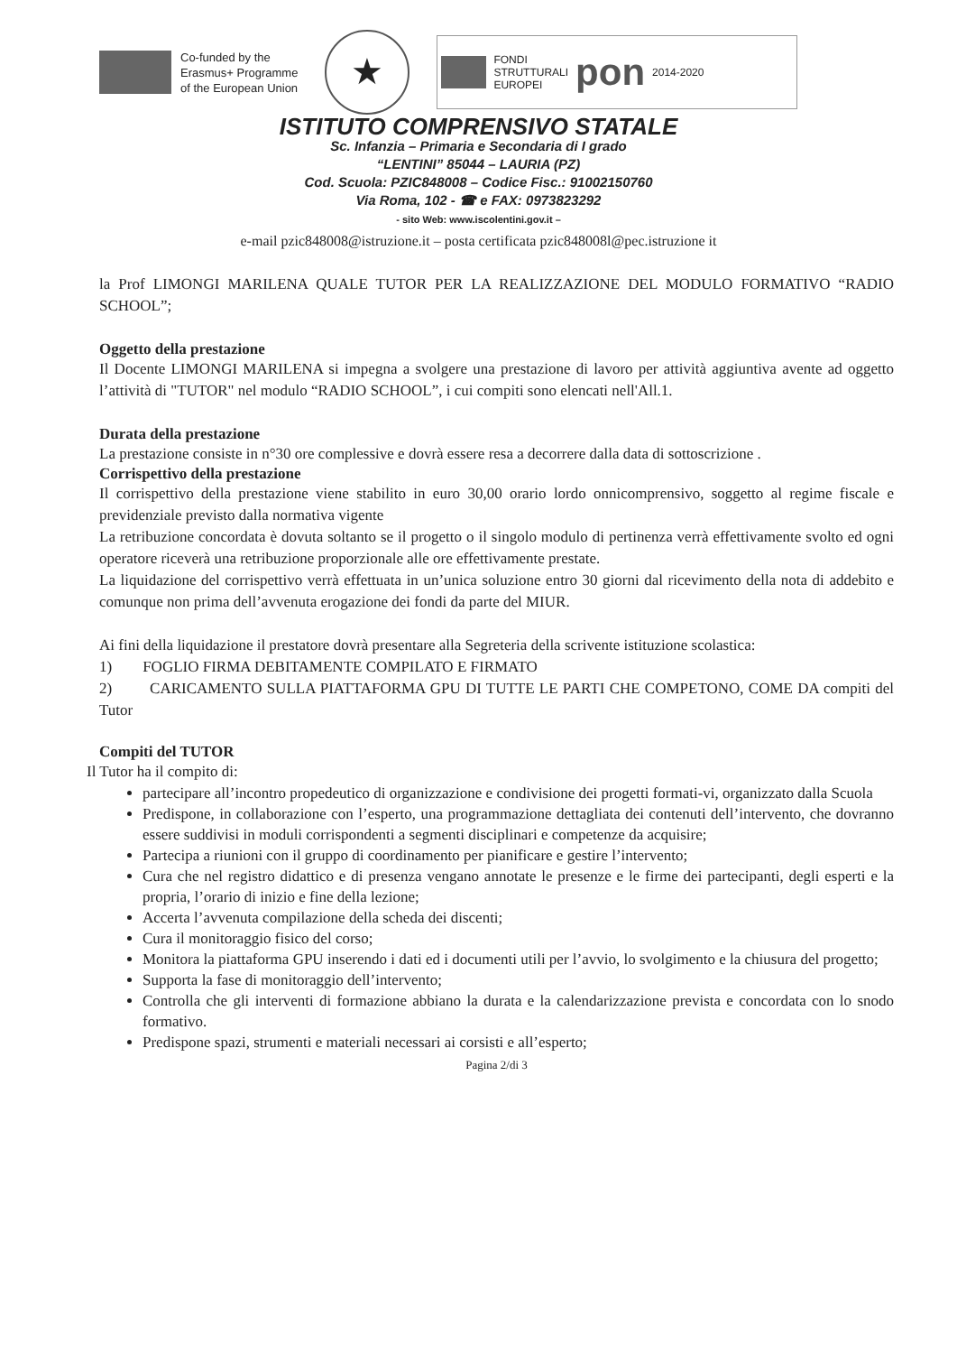Co-funded by the
Erasmus+ Programme
of the European Union
★
FONDI
STRUTTURALI
EUROPEI
pon
2014-2020
ISTITUTO COMPRENSIVO STATALE
Sc. Infanzia – Primaria e Secondaria di I grado
“LENTINI” 85044 – LAURIA (PZ)
Cod. Scuola: PZIC848008 – Codice Fisc.: 91002150760
Via Roma, 102 - ☎ e FAX: 0973823292
- sito Web: www.iscolentini.gov.it –
e-mail pzic848008@istruzione.it – posta certificata pzic848008l@pec.istruzione it
la Prof LIMONGI MARILENA QUALE TUTOR PER LA REALIZZAZIONE DEL MODULO FORMATIVO “RADIO SCHOOL”;
Oggetto della prestazione
Il Docente LIMONGI MARILENA si impegna a svolgere una prestazione di lavoro per attività aggiuntiva avente ad oggetto l’attività di "TUTOR" nel modulo “RADIO SCHOOL”, i cui compiti sono elencati nell'All.1.
Durata della prestazione
La prestazione consiste in n°30 ore complessive e dovrà essere resa a decorrere dalla data di sottoscrizione .
Corrispettivo della prestazione
Il corrispettivo della prestazione viene stabilito in euro 30,00 orario lordo onnicomprensivo, soggetto al regime fiscale e previdenziale previsto dalla normativa vigente
La retribuzione concordata è dovuta soltanto se il progetto o il singolo modulo di pertinenza verrà effettivamente svolto ed ogni operatore riceverà una retribuzione proporzionale alle ore effettivamente prestate.
La liquidazione del corrispettivo verrà effettuata in un’unica soluzione entro 30 giorni dal ricevimento della nota di addebito e comunque non prima dell’avvenuta erogazione dei fondi da parte del MIUR.
Ai fini della liquidazione il prestatore dovrà presentare alla Segreteria della scrivente istituzione scolastica:
1) FOGLIO FIRMA DEBITAMENTE COMPILATO E FIRMATO
2) CARICAMENTO SULLA PIATTAFORMA GPU DI TUTTE LE PARTI CHE COMPETONO, COME DA compiti del Tutor
Compiti del TUTOR
Il Tutor ha il compito di:
partecipare all’incontro propedeutico di organizzazione e condivisione dei progetti formati-vi, organizzato dalla Scuola
Predispone, in collaborazione con l’esperto, una programmazione dettagliata dei contenuti dell’intervento, che dovranno essere suddivisi in moduli corrispondenti a segmenti disciplinari e competenze da acquisire;
Partecipa a riunioni con il gruppo di coordinamento per pianificare e gestire l’intervento;
Cura che nel registro didattico e di presenza vengano annotate le presenze e le firme dei partecipanti, degli esperti e la propria, l’orario di inizio e fine della lezione;
Accerta l’avvenuta compilazione della scheda dei discenti;
Cura il monitoraggio fisico del corso;
Monitora la piattaforma GPU inserendo i dati ed i documenti utili per l’avvio, lo svolgimento e la chiusura del progetto;
Supporta la fase di monitoraggio dell’intervento;
Controlla che gli interventi di formazione abbiano la durata e la calendarizzazione prevista e concordata con lo snodo formativo.
Predispone spazi, strumenti e materiali necessari ai corsisti e all’esperto;
Pagina 2/di 3